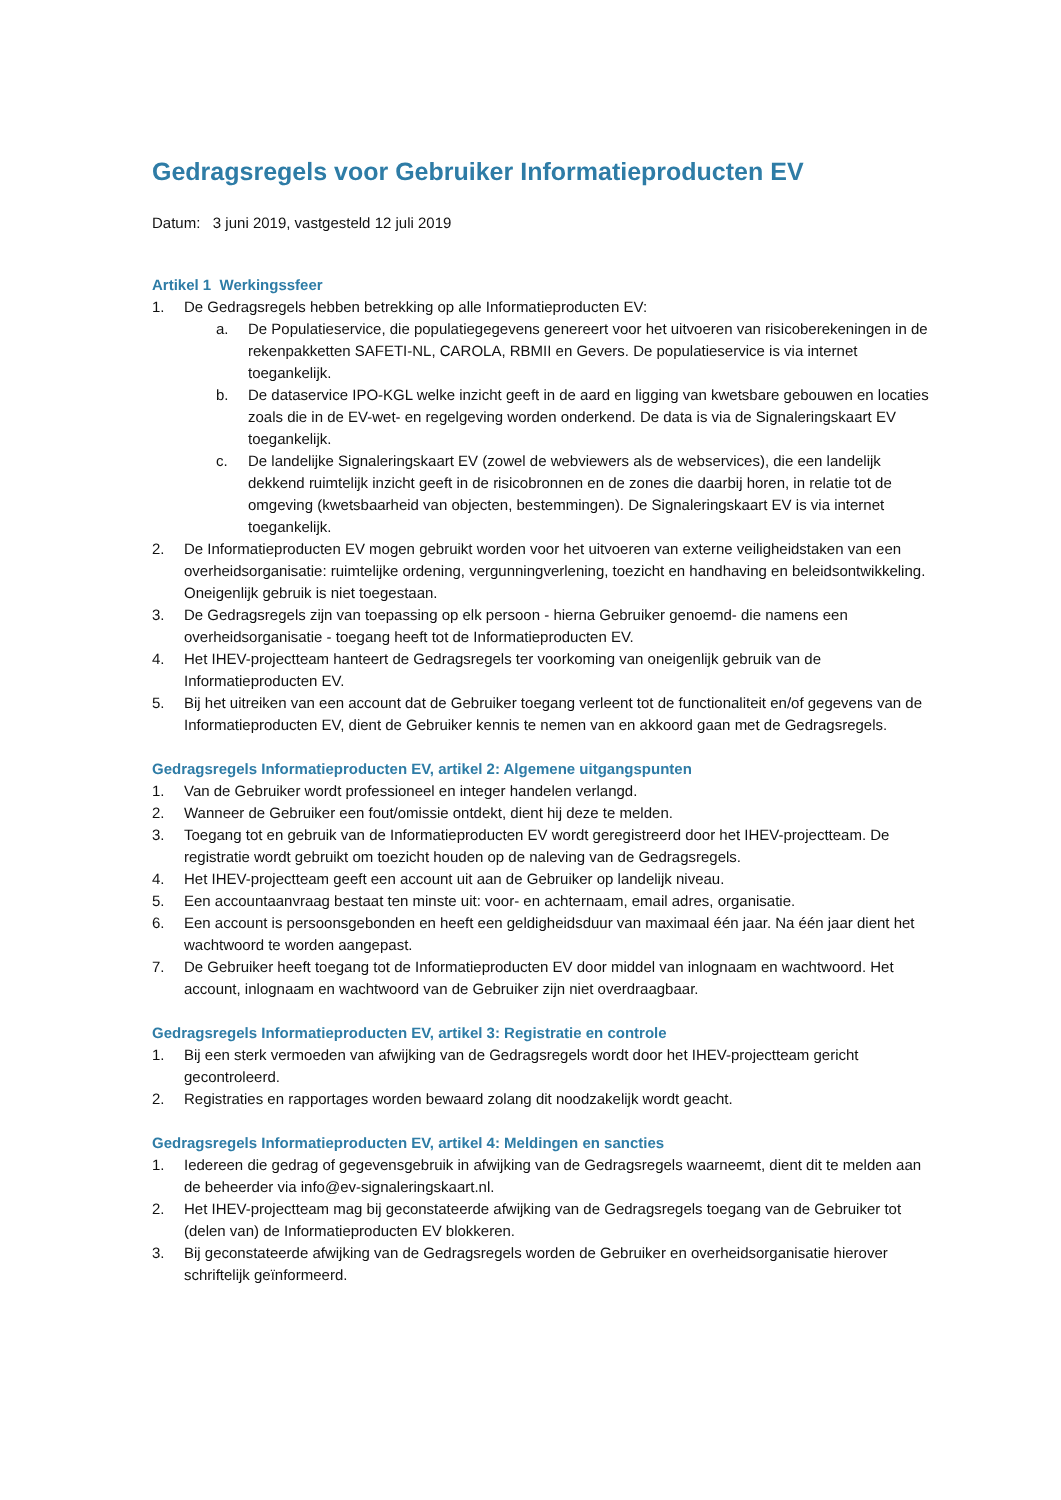Gedragsregels voor Gebruiker Informatieproducten EV
Datum: 3 juni 2019, vastgesteld 12 juli 2019
Artikel 1 Werkingssfeer
1. De Gedragsregels hebben betrekking op alle Informatieproducten EV:
a. De Populatieservice, die populatiegegevens genereert voor het uitvoeren van risicoberekeningen in de rekenpakketten SAFETI-NL, CAROLA, RBMII en Gevers. De populatieservice is via internet toegankelijk.
b. De dataservice IPO-KGL welke inzicht geeft in de aard en ligging van kwetsbare gebouwen en locaties zoals die in de EV-wet- en regelgeving worden onderkend. De data is via de Signaleringskaart EV toegankelijk.
c. De landelijke Signaleringskaart EV (zowel de webviewers als de webservices), die een landelijk dekkend ruimtelijk inzicht geeft in de risicobronnen en de zones die daarbij horen, in relatie tot de omgeving (kwetsbaarheid van objecten, bestemmingen). De Signaleringskaart EV is via internet toegankelijk.
2. De Informatieproducten EV mogen gebruikt worden voor het uitvoeren van externe veiligheidstaken van een overheidsorganisatie: ruimtelijke ordening, vergunningverlening, toezicht en handhaving en beleidsontwikkeling. Oneigenlijk gebruik is niet toegestaan.
3. De Gedragsregels zijn van toepassing op elk persoon - hierna Gebruiker genoemd- die namens een overheidsorganisatie - toegang heeft tot de Informatieproducten EV.
4. Het IHEV-projectteam hanteert de Gedragsregels ter voorkoming van oneigenlijk gebruik van de Informatieproducten EV.
5. Bij het uitreiken van een account dat de Gebruiker toegang verleent tot de functionaliteit en/of gegevens van de Informatieproducten EV, dient de Gebruiker kennis te nemen van en akkoord gaan met de Gedragsregels.
Gedragsregels Informatieproducten EV, artikel 2: Algemene uitgangspunten
1. Van de Gebruiker wordt professioneel en integer handelen verlangd.
2. Wanneer de Gebruiker een fout/omissie ontdekt, dient hij deze te melden.
3. Toegang tot en gebruik van de Informatieproducten EV wordt geregistreerd door het IHEV-projectteam. De registratie wordt gebruikt om toezicht houden op de naleving van de Gedragsregels.
4. Het IHEV-projectteam geeft een account uit aan de Gebruiker op landelijk niveau.
5. Een accountaanvraag bestaat ten minste uit: voor- en achternaam, email adres, organisatie.
6. Een account is persoonsgebonden en heeft een geldigheidsduur van maximaal één jaar. Na één jaar dient het wachtwoord te worden aangepast.
7. De Gebruiker heeft toegang tot de Informatieproducten EV door middel van inlognaam en wachtwoord. Het account, inlognaam en wachtwoord van de Gebruiker zijn niet overdraagbaar.
Gedragsregels Informatieproducten EV, artikel 3: Registratie en controle
1. Bij een sterk vermoeden van afwijking van de Gedragsregels wordt door het IHEV-projectteam gericht gecontroleerd.
2. Registraties en rapportages worden bewaard zolang dit noodzakelijk wordt geacht.
Gedragsregels Informatieproducten EV, artikel 4: Meldingen en sancties
1. Iedereen die gedrag of gegevensgebruik in afwijking van de Gedragsregels waarneemt, dient dit te melden aan de beheerder via info@ev-signaleringskaart.nl.
2. Het IHEV-projectteam mag bij geconstateerde afwijking van de Gedragsregels toegang van de Gebruiker tot (delen van) de Informatieproducten EV blokkeren.
3. Bij geconstateerde afwijking van de Gedragsregels worden de Gebruiker en overheidsorganisatie hierover schriftelijk geïnformeerd.